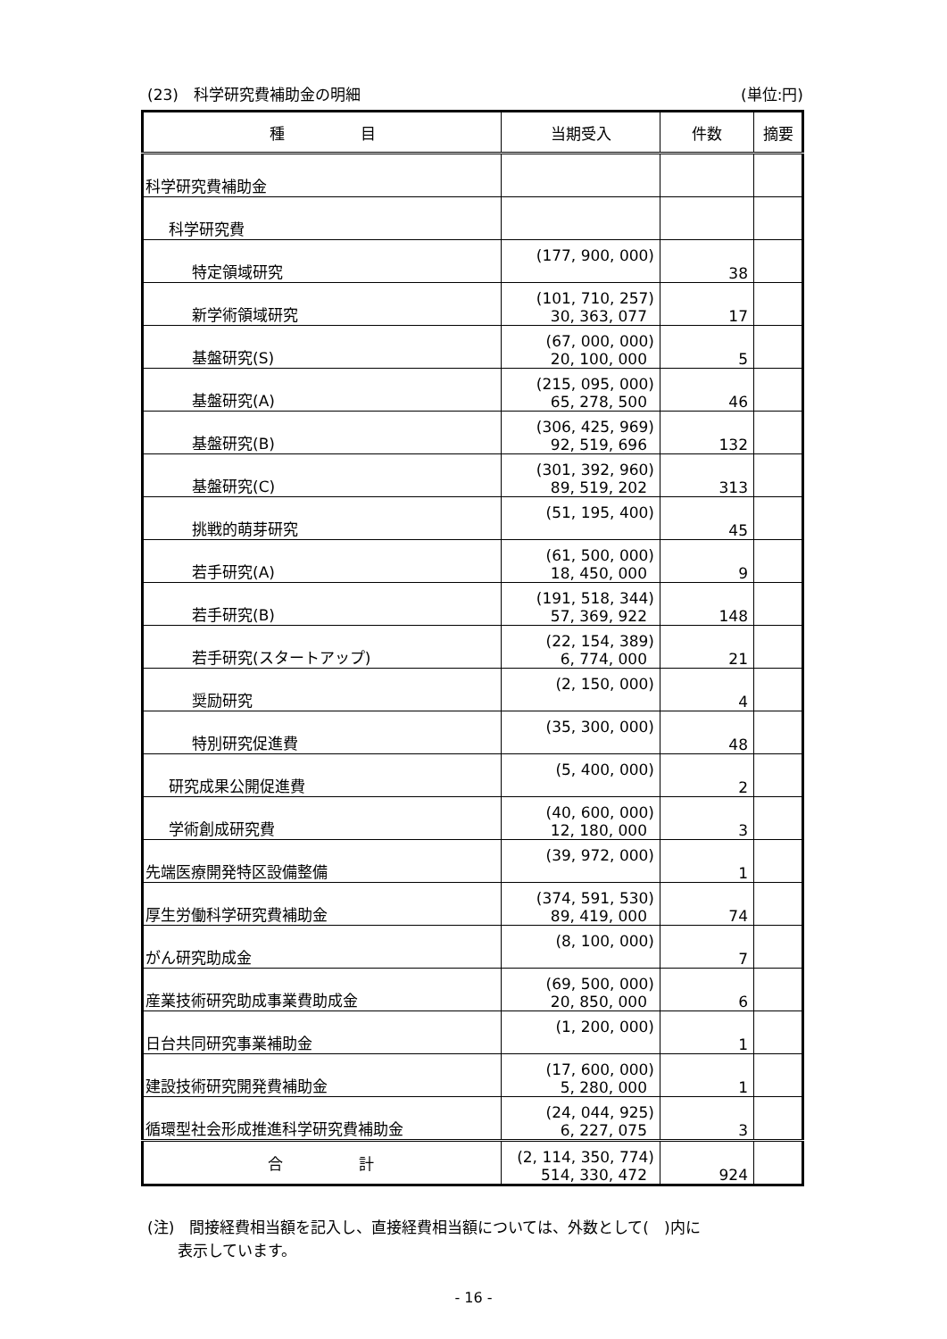(23)　科学研究費補助金の明細 (単位:円)
| 種 目 | 当期受入 | 件数 | 摘要 |
| --- | --- | --- | --- |
| 科学研究費補助金 | | | |
| 科学研究費 | | | |
| 特定領域研究 | (177, 900, 000) | 38 | |
| 新学術領域研究 | (101, 710, 257) 30, 363, 077 | 17 | |
| 基盤研究(S) | (67, 000, 000) 20, 100, 000 | 5 | |
| 基盤研究(A) | (215, 095, 000) 65, 278, 500 | 46 | |
| 基盤研究(B) | (306, 425, 969) 92, 519, 696 | 132 | |
| 基盤研究(C) | (301, 392, 960) 89, 519, 202 | 313 | |
| 挑戦的萌芽研究 | (51, 195, 400) | 45 | |
| 若手研究(A) | (61, 500, 000) 18, 450, 000 | 9 | |
| 若手研究(B) | (191, 518, 344) 57, 369, 922 | 148 | |
| 若手研究(スタートアップ) | (22, 154, 389) 6, 774, 000 | 21 | |
| 奨励研究 | (2, 150, 000) | 4 | |
| 特別研究促進費 | (35, 300, 000) | 48 | |
| 研究成果公開促進費 | (5, 400, 000) | 2 | |
| 学術創成研究費 | (40, 600, 000) 12, 180, 000 | 3 | |
| 先端医療開発特区設備整備 | (39, 972, 000) | 1 | |
| 厚生労働科学研究費補助金 | (374, 591, 530) 89, 419, 000 | 74 | |
| がん研究助成金 | (8, 100, 000) | 7 | |
| 産業技術研究助成事業費助成金 | (69, 500, 000) 20, 850, 000 | 6 | |
| 日台共同研究事業補助金 | (1, 200, 000) | 1 | |
| 建設技術研究開発費補助金 | (17, 600, 000) 5, 280, 000 | 1 | |
| 循環型社会形成推進科学研究費補助金 | (24, 044, 925) 6, 227, 075 | 3 | |
| 合 計 | (2, 114, 350, 774) 514, 330, 472 | 924 | |
(注)　間接経費相当額を記入し、直接経費相当額については、外数として(　)内に
　　表示しています。
- 16 -